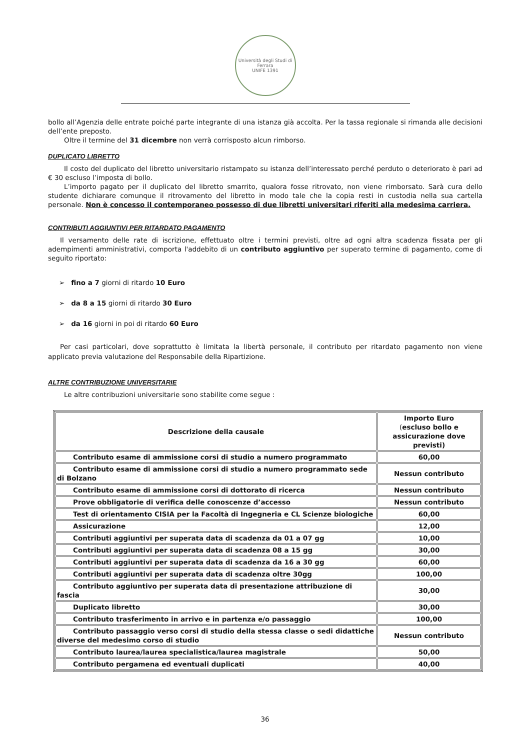Università degli Studi di Ferrara
UNIFE 1391
bollo all’Agenzia delle entrate poiché parte integrante di una istanza già accolta. Per la tassa regionale si rimanda alle decisioni dell’ente preposto.
Oltre il termine del 31 dicembre non verrà corrisposto alcun rimborso.
DUPLICATO LIBRETTO
Il costo del duplicato del libretto universitario ristampato su istanza dell’interessato perché perduto o deteriorato è pari ad € 30 escluso l’imposta di bollo.
L’importo pagato per il duplicato del libretto smarrito, qualora fosse ritrovato, non viene rimborsato. Sarà cura dello studente dichiarare comunque il ritrovamento del libretto in modo tale che la copia resti in custodia nella sua cartella personale. Non è concesso il contemporaneo possesso di due libretti universitari riferiti alla medesima carriera.
CONTRIBUTI AGGIUNTIVI PER RITARDATO PAGAMENTO
Il versamento delle rate di iscrizione, effettuato oltre i termini previsti, oltre ad ogni altra scadenza fissata per gli adempimenti amministrativi, comporta l'addebito di un contributo aggiuntivo per superato termine di pagamento, come di seguito riportato:
➢ fino a 7 giorni di ritardo 10 Euro
➢ da 8 a 15 giorni di ritardo 30 Euro
➢ da 16 giorni in poi di ritardo 60 Euro
Per casi particolari, dove soprattutto è limitata la libertà personale, il contributo per ritardato pagamento non viene applicato previa valutazione del Responsabile della Ripartizione.
ALTRE CONTRIBUZIONE UNIVERSITARIE
Le altre contribuzioni universitarie sono stabilite come segue :
| Descrizione della causale | Importo Euro ( escluso bollo e assicurazione dove previsti) |
| --- | --- |
| Contributo esame di ammissione corsi di studio a numero programmato | 60,00 |
| Contributo esame di ammissione corsi di studio a numero programmato sede di Bolzano | Nessun contributo |
| Contributo esame di ammissione corsi di dottorato di ricerca | Nessun contributo |
| Prove obbligatorie di verifica delle conoscenze d’accesso | Nessun contributo |
| Test di orientamento CISIA per la Facoltà di Ingegneria e CL Scienze biologiche | 60,00 |
| Assicurazione | 12,00 |
| Contributi aggiuntivi per superata data di scadenza da 01 a 07 gg | 10,00 |
| Contributi aggiuntivi per superata data di scadenza 08 a 15 gg | 30,00 |
| Contributi aggiuntivi per superata data di scadenza da 16 a 30 gg | 60,00 |
| Contributi aggiuntivi per superata data di scadenza oltre 30gg | 100,00 |
| Contributo aggiuntivo per superata data di presentazione attribuzione di fascia | 30,00 |
| Duplicato libretto | 30,00 |
| Contributo trasferimento in arrivo e in partenza e/o passaggio | 100,00 |
| Contributo passaggio verso corsi di studio della stessa classe o sedi didattiche diverse del medesimo corso di studio | Nessun contributo |
| Contributo laurea/laurea specialistica/laurea magistrale | 50,00 |
| Contributo pergamena ed eventuali duplicati | 40,00 |
36